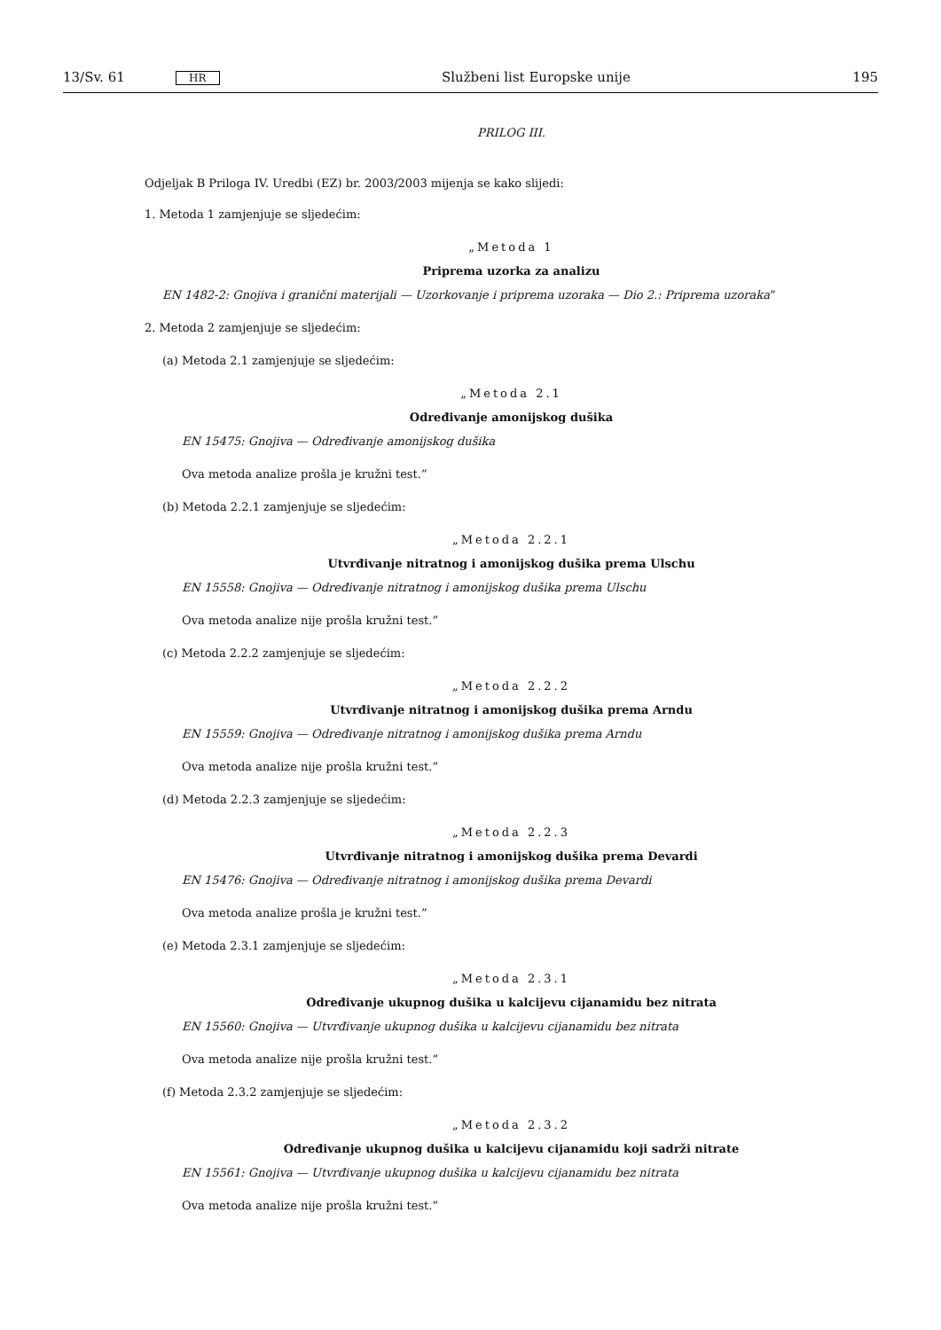13/Sv. 61 HR Službeni list Europske unije 195
PRILOG III.
Odjeljak B Priloga IV. Uredbi (EZ) br. 2003/2003 mijenja se kako slijedi:
1. Metoda 1 zamjenjuje se sljedećim:
„Metoda 1
Priprema uzorka za analizu
EN 1482-2: Gnojiva i granični materijali — Uzorkovanje i priprema uzoraka — Dio 2.: Priprema uzoraka”
2. Metoda 2 zamjenjuje se sljedećim:
(a) Metoda 2.1 zamjenjuje se sljedećim:
„Metoda 2.1
Određivanje amonijskog dušika
EN 15475: Gnojiva — Određivanje amonijskog dušika
Ova metoda analize prošla je kružni test.”
(b) Metoda 2.2.1 zamjenjuje se sljedećim:
„Metoda 2.2.1
Utvrđivanje nitratnog i amonijskog dušika prema Ulschu
EN 15558: Gnojiva — Određivanje nitratnog i amonijskog dušika prema Ulschu
Ova metoda analize nije prošla kružni test.”
(c) Metoda 2.2.2 zamjenjuje se sljedećim:
„Metoda 2.2.2
Utvrđivanje nitratnog i amonijskog dušika prema Arndu
EN 15559: Gnojiva — Određivanje nitratnog i amonijskog dušika prema Arndu
Ova metoda analize nije prošla kružni test.”
(d) Metoda 2.2.3 zamjenjuje se sljedećim:
„Metoda 2.2.3
Utvrđivanje nitratnog i amonijskog dušika prema Devardi
EN 15476: Gnojiva — Određivanje nitratnog i amonijskog dušika prema Devardi
Ova metoda analize prošla je kružni test.”
(e) Metoda 2.3.1 zamjenjuje se sljedećim:
„Metoda 2.3.1
Određivanje ukupnog dušika u kalcijevu cijanamidu bez nitrata
EN 15560: Gnojiva — Utvrđivanje ukupnog dušika u kalcijevu cijanamidu bez nitrata
Ova metoda analize nije prošla kružni test.”
(f) Metoda 2.3.2 zamjenjuje se sljedećim:
„Metoda 2.3.2
Određivanje ukupnog dušika u kalcijevu cijanamidu koji sadrži nitrate
EN 15561: Gnojiva — Utvrđivanje ukupnog dušika u kalcijevu cijanamidu bez nitrata
Ova metoda analize nije prošla kružni test.”